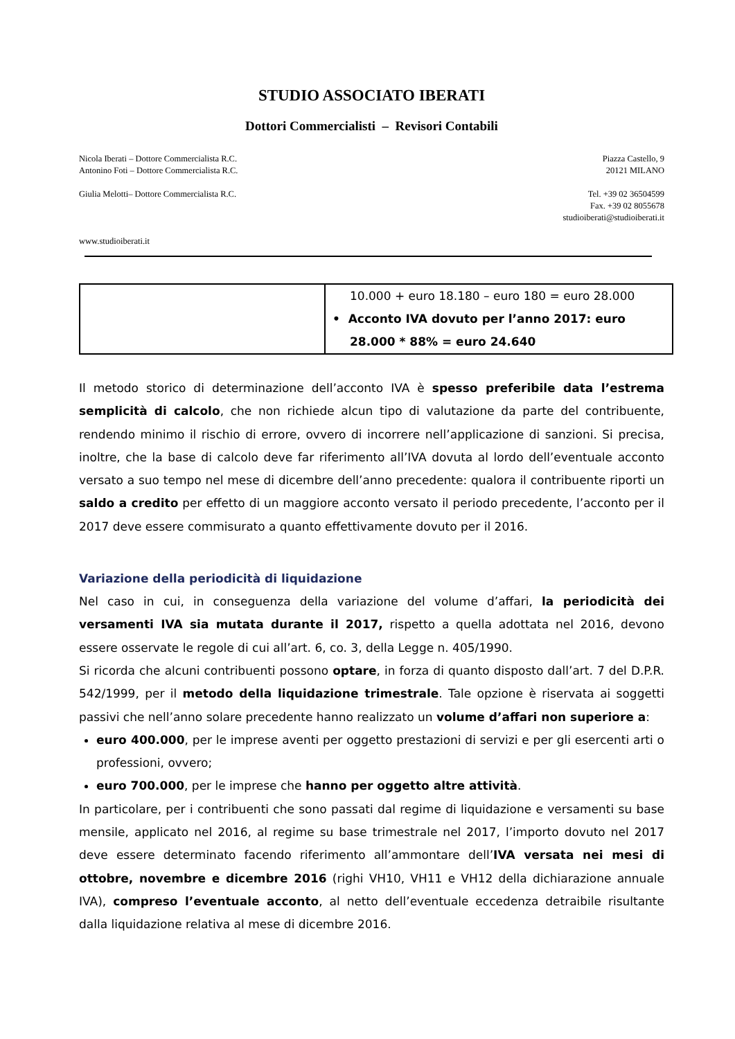STUDIO ASSOCIATO IBERATI
Dottori Commercialisti – Revisori Contabili
Nicola Iberati – Dottore Commercialista R.C.
Antonino Foti – Dottore Commercialista R.C.
Giulia Melotti– Dottore Commercialista R.C.
www.studioiberati.it
Piazza Castello, 9
20121 MILANO
Tel. +39 02 36504599
Fax. +39 02 8055678
studioiberati@studioiberati.it
| | 10.000 + euro 18.180 – euro 180 = euro 28.000 • Acconto IVA dovuto per l’anno 2017: euro 28.000 * 88% = euro 24.640 |
Il metodo storico di determinazione dell’acconto IVA è spesso preferibile data l’estrema semplicità di calcolo, che non richiede alcun tipo di valutazione da parte del contribuente, rendendo minimo il rischio di errore, ovvero di incorrere nell’applicazione di sanzioni. Si precisa, inoltre, che la base di calcolo deve far riferimento all’IVA dovuta al lordo dell’eventuale acconto versato a suo tempo nel mese di dicembre dell’anno precedente: qualora il contribuente riporti un saldo a credito per effetto di un maggiore acconto versato il periodo precedente, l’acconto per il 2017 deve essere commisurato a quanto effettivamente dovuto per il 2016.
Variazione della periodicità di liquidazione
Nel caso in cui, in conseguenza della variazione del volume d’affari, la periodicità dei versamenti IVA sia mutata durante il 2017, rispetto a quella adottata nel 2016, devono essere osservate le regole di cui all’art. 6, co. 3, della Legge n. 405/1990.
Si ricorda che alcuni contribuenti possono optare, in forza di quanto disposto dall’art. 7 del D.P.R. 542/1999, per il metodo della liquidazione trimestrale. Tale opzione è riservata ai soggetti passivi che nell’anno solare precedente hanno realizzato un volume d’affari non superiore a:
euro 400.000, per le imprese aventi per oggetto prestazioni di servizi e per gli esercenti arti o professioni, ovvero;
euro 700.000, per le imprese che hanno per oggetto altre attività.
In particolare, per i contribuenti che sono passati dal regime di liquidazione e versamenti su base mensile, applicato nel 2016, al regime su base trimestrale nel 2017, l’importo dovuto nel 2017 deve essere determinato facendo riferimento all’ammontare dell’IVA versata nei mesi di ottobre, novembre e dicembre 2016 (righi VH10, VH11 e VH12 della dichiarazione annuale IVA), compreso l’eventuale acconto, al netto dell’eventuale eccedenza detraibile risultante dalla liquidazione relativa al mese di dicembre 2016.